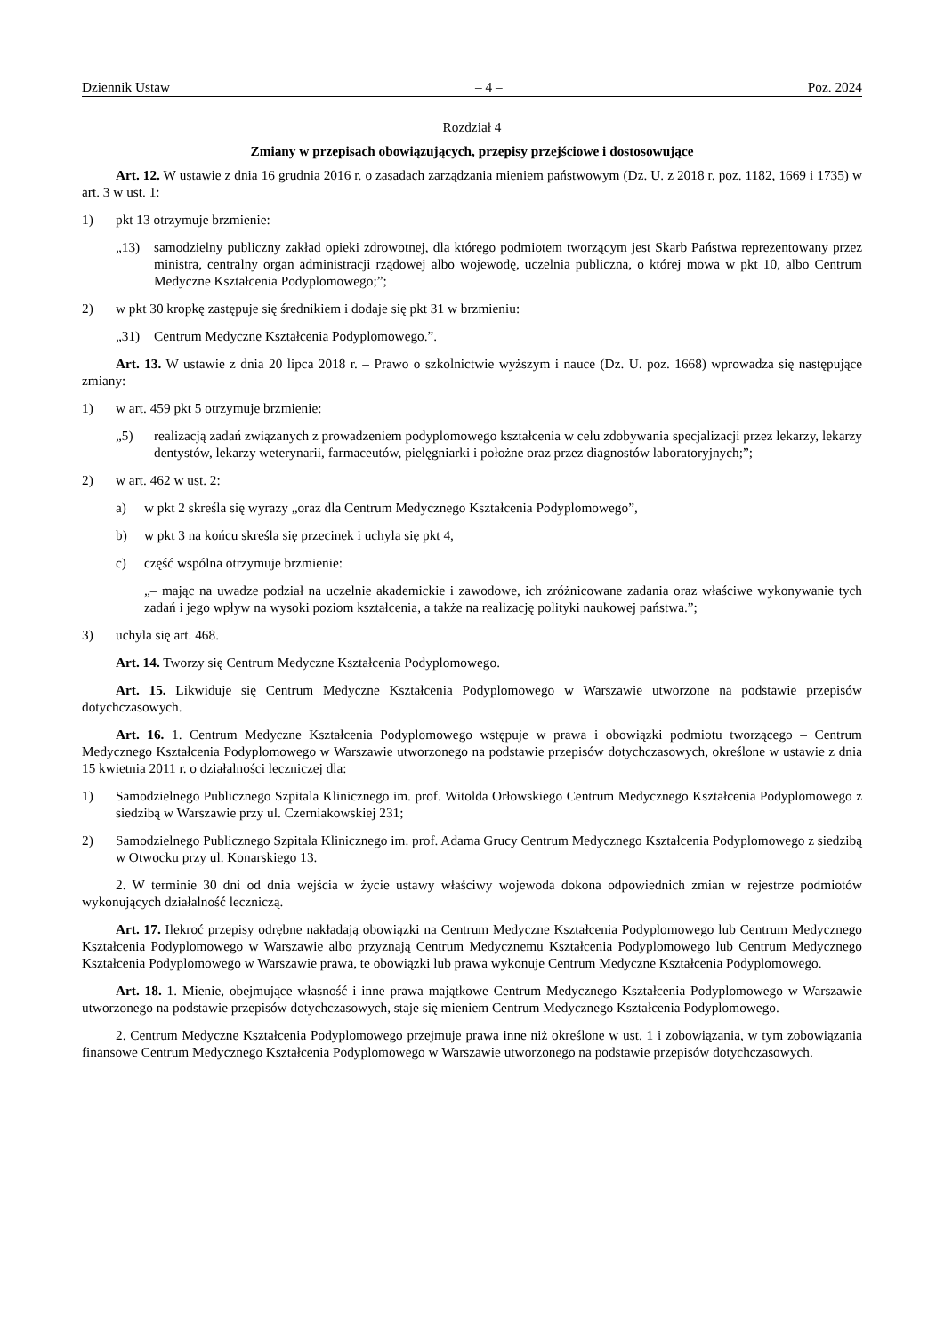Dziennik Ustaw – 4 – Poz. 2024
Rozdział 4
Zmiany w przepisach obowiązujących, przepisy przejściowe i dostosowujące
Art. 12. W ustawie z dnia 16 grudnia 2016 r. o zasadach zarządzania mieniem państwowym (Dz. U. z 2018 r. poz. 1182, 1669 i 1735) w art. 3 w ust. 1:
1) pkt 13 otrzymuje brzmienie:
„13) samodzielny publiczny zakład opieki zdrowotnej, dla którego podmiotem tworzącym jest Skarb Państwa reprezentowany przez ministra, centralny organ administracji rządowej albo wojewodę, uczelnia publiczna, o której mowa w pkt 10, albo Centrum Medyczne Kształcenia Podyplomowego;”;
2) w pkt 30 kropkę zastępuje się średnikiem i dodaje się pkt 31 w brzmieniu:
„31) Centrum Medyczne Kształcenia Podyplomowego.”.
Art. 13. W ustawie z dnia 20 lipca 2018 r. – Prawo o szkolnictwie wyższym i nauce (Dz. U. poz. 1668) wprowadza się następujące zmiany:
1) w art. 459 pkt 5 otrzymuje brzmienie:
„5) realizacją zadań związanych z prowadzeniem podyplomowego kształcenia w celu zdobywania specjalizacji przez lekarzy, lekarzy dentystów, lekarzy weterynarii, farmaceutów, pielęgniarki i położne oraz przez diagnostów laboratoryjnych;”;
2) w art. 462 w ust. 2:
a) w pkt 2 skreśla się wyrazy „oraz dla Centrum Medycznego Kształcenia Podyplomowego”,
b) w pkt 3 na końcu skreśla się przecinek i uchyla się pkt 4,
c) część wspólna otrzymuje brzmienie:
„– mając na uwadze podział na uczelnie akademickie i zawodowe, ich zróżnicowane zadania oraz właściwe wykonywanie tych zadań i jego wpływ na wysoki poziom kształcenia, a także na realizację polityki naukowej państwa.”;
3) uchyla się art. 468.
Art. 14. Tworzy się Centrum Medyczne Kształcenia Podyplomowego.
Art. 15. Likwiduje się Centrum Medyczne Kształcenia Podyplomowego w Warszawie utworzone na podstawie przepisów dotychczasowych.
Art. 16. 1. Centrum Medyczne Kształcenia Podyplomowego wstępuje w prawa i obowiązki podmiotu tworzącego – Centrum Medycznego Kształcenia Podyplomowego w Warszawie utworzonego na podstawie przepisów dotychczasowych, określone w ustawie z dnia 15 kwietnia 2011 r. o działalności leczniczej dla:
1) Samodzielnego Publicznego Szpitala Klinicznego im. prof. Witolda Orłowskiego Centrum Medycznego Kształcenia Podyplomowego z siedzibą w Warszawie przy ul. Czerniakowskiej 231;
2) Samodzielnego Publicznego Szpitala Klinicznego im. prof. Adama Grucy Centrum Medycznego Kształcenia Podyplomowego z siedzibą w Otwocku przy ul. Konarskiego 13.
2. W terminie 30 dni od dnia wejścia w życie ustawy właściwy wojewoda dokona odpowiednich zmian w rejestrze podmiotów wykonujących działalność leczniczą.
Art. 17. Ilekroć przepisy odrębne nakładają obowiązki na Centrum Medyczne Kształcenia Podyplomowego lub Centrum Medycznego Kształcenia Podyplomowego w Warszawie albo przyznają Centrum Medycznemu Kształcenia Podyplomowego lub Centrum Medycznego Kształcenia Podyplomowego w Warszawie prawa, te obowiązki lub prawa wykonuje Centrum Medyczne Kształcenia Podyplomowego.
Art. 18. 1. Mienie, obejmujące własność i inne prawa majątkowe Centrum Medycznego Kształcenia Podyplomowego w Warszawie utworzonego na podstawie przepisów dotychczasowych, staje się mieniem Centrum Medycznego Kształcenia Podyplomowego.
2. Centrum Medyczne Kształcenia Podyplomowego przejmuje prawa inne niż określone w ust. 1 i zobowiązania, w tym zobowiązania finansowe Centrum Medycznego Kształcenia Podyplomowego w Warszawie utworzonego na podstawie przepisów dotychczasowych.